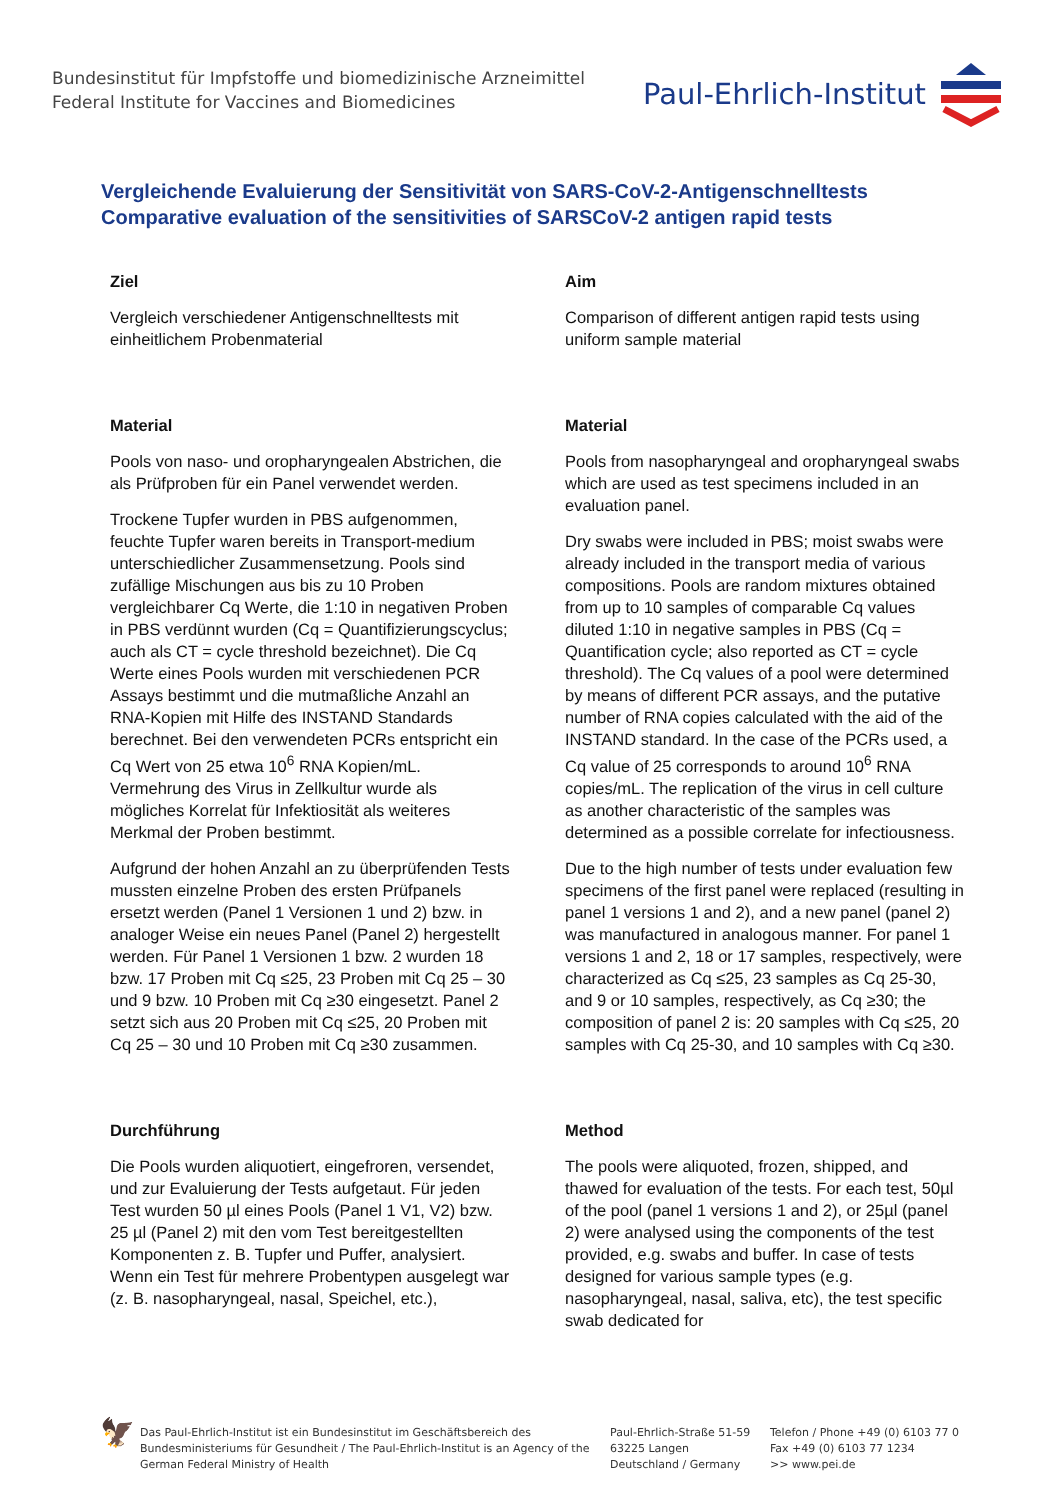Bundesinstitut für Impfstoffe und biomedizinische Arzneimittel
Federal Institute for Vaccines and Biomedicines
Paul-Ehrlich-Institut
Vergleichende Evaluierung der Sensitivität von SARS-CoV-2-Antigenschnelltests
Comparative evaluation of the sensitivities of SARSCoV-2 antigen rapid tests
Ziel
Vergleich verschiedener Antigenschnelltests mit einheitlichem Probenmaterial
Material
Pools von naso- und oropharyngealen Abstrichen, die als Prüfproben für ein Panel verwendet werden.
Trockene Tupfer wurden in PBS aufgenommen, feuchte Tupfer waren bereits in Transport-medium unterschiedlicher Zusammensetzung. Pools sind zufällige Mischungen aus bis zu 10 Proben vergleichbarer Cq Werte, die 1:10 in negativen Proben in PBS verdünnt wurden (Cq = Quantifizierungscyclus; auch als CT = cycle threshold bezeichnet). Die Cq Werte eines Pools wurden mit verschiedenen PCR Assays bestimmt und die mutmaßliche Anzahl an RNA-Kopien mit Hilfe des INSTAND Standards berechnet. Bei den verwendeten PCRs entspricht ein Cq Wert von 25 etwa 10<sup>6</sup> RNA Kopien/mL. Vermehrung des Virus in Zellkultur wurde als mögliches Korrelat für Infektiosität als weiteres Merkmal der Proben bestimmt.
Aufgrund der hohen Anzahl an zu überprüfenden Tests mussten einzelne Proben des ersten Prüfpanels ersetzt werden (Panel 1 Versionen 1 und 2) bzw. in analoger Weise ein neues Panel (Panel 2) hergestellt werden. Für Panel 1 Versionen 1 bzw. 2 wurden 18 bzw. 17 Proben mit Cq ≤25, 23 Proben mit Cq 25 – 30 und 9 bzw. 10 Proben mit Cq ≥30 eingesetzt. Panel 2 setzt sich aus 20 Proben mit Cq ≤25, 20 Proben mit Cq 25 – 30 und 10 Proben mit Cq ≥30 zusammen.
Durchführung
Die Pools wurden aliquotiert, eingefroren, versendet, und zur Evaluierung der Tests aufgetaut. Für jeden Test wurden 50 µl eines Pools (Panel 1 V1, V2) bzw. 25 µl (Panel 2) mit den vom Test bereitgestellten Komponenten z. B. Tupfer und Puffer, analysiert. Wenn ein Test für mehrere Probentypen ausgelegt war (z. B. nasopharyngeal, nasal, Speichel, etc.),
Aim
Comparison of different antigen rapid tests using uniform sample material
Material
Pools from nasopharyngeal and oropharyngeal swabs which are used as test specimens included in an evaluation panel.
Dry swabs were included in PBS; moist swabs were already included in the transport media of various compositions. Pools are random mixtures obtained from up to 10 samples of comparable Cq values diluted 1:10 in negative samples in PBS (Cq = Quantification cycle; also reported as CT = cycle threshold). The Cq values of a pool were determined by means of different PCR assays, and the putative number of RNA copies calculated with the aid of the INSTAND standard. In the case of the PCRs used, a Cq value of 25 corresponds to around 10<sup>6</sup> RNA copies/mL. The replication of the virus in cell culture as another characteristic of the samples was determined as a possible correlate for infectiousness.
Due to the high number of tests under evaluation few specimens of the first panel were replaced (resulting in panel 1 versions 1 and 2), and a new panel (panel 2) was manufactured in analogous manner. For panel 1 versions 1 and 2, 18 or 17 samples, respectively, were characterized as Cq ≤25, 23 samples as Cq 25-30, and 9 or 10 samples, respectively, as Cq ≥30; the composition of panel 2 is: 20 samples with Cq ≤25, 20 samples with Cq 25-30, and 10 samples with Cq ≥30.
Method
The pools were aliquoted, frozen, shipped, and thawed for evaluation of the tests. For each test, 50µl of the pool (panel 1 versions 1 and 2), or 25µl (panel 2) were analysed using the components of the test provided, e.g. swabs and buffer. In case of tests designed for various sample types (e.g. nasopharyngeal, nasal, saliva, etc), the test specific swab dedicated for
🦅
Das Paul-Ehrlich-Institut ist ein Bundesinstitut im Geschäftsbereich des Bundesministeriums für Gesundheit / The Paul-Ehrlich-Institut is an Agency of the German Federal Ministry of Health
Paul-Ehrlich-Straße 51-59
63225 Langen
Deutschland / Germany
Telefon / Phone +49 (0) 6103 77 0
Fax +49 (0) 6103 77 1234
>> www.pei.de